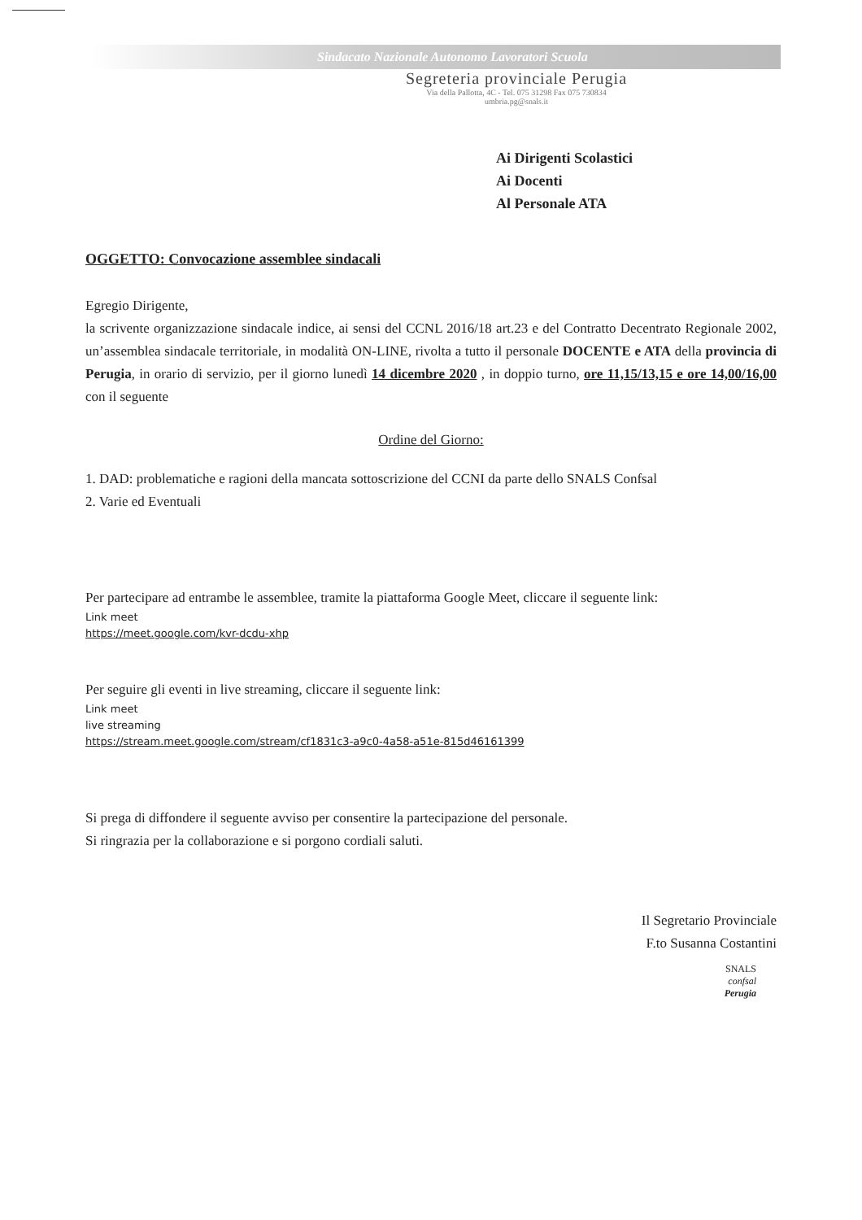Sindacato Nazionale Autonomo Lavoratori Scuola
Segreteria provinciale Perugia
Via della Pallotta, 4C - Tel. 075 31298 Fax 075 730834
umbria.pg@snals.it
Ai Dirigenti Scolastici
Ai Docenti
Al Personale ATA
OGGETTO: Convocazione assemblee sindacali
Egregio Dirigente,
la scrivente organizzazione sindacale indice, ai sensi del CCNL 2016/18 art.23 e del Contratto Decentrato Regionale 2002, un’assemblea sindacale territoriale, in modalità ON-LINE, rivolta a tutto il personale DOCENTE e ATA della provincia di Perugia, in orario di servizio, per il giorno lunedì 14 dicembre 2020 , in doppio turno, ore 11,15/13,15 e ore 14,00/16,00 con il seguente
Ordine del Giorno:
1. DAD: problematiche e ragioni della mancata sottoscrizione del CCNI da parte dello SNALS Confsal
2. Varie ed Eventuali
Per partecipare ad entrambe le assemblee, tramite la piattaforma Google Meet, cliccare il seguente link:
Link meet
https://meet.google.com/kvr-dcdu-xhp
Per seguire gli eventi in live streaming, cliccare il seguente link:
Link meet
live streaming
https://stream.meet.google.com/stream/cf1831c3-a9c0-4a58-a51e-815d46161399
Si prega di diffondere il seguente avviso per consentire la partecipazione del personale.
Si ringrazia per la collaborazione e si porgono cordiali saluti.
Il Segretario Provinciale
F.to Susanna Costantini
SNALS
confsal
Perugia